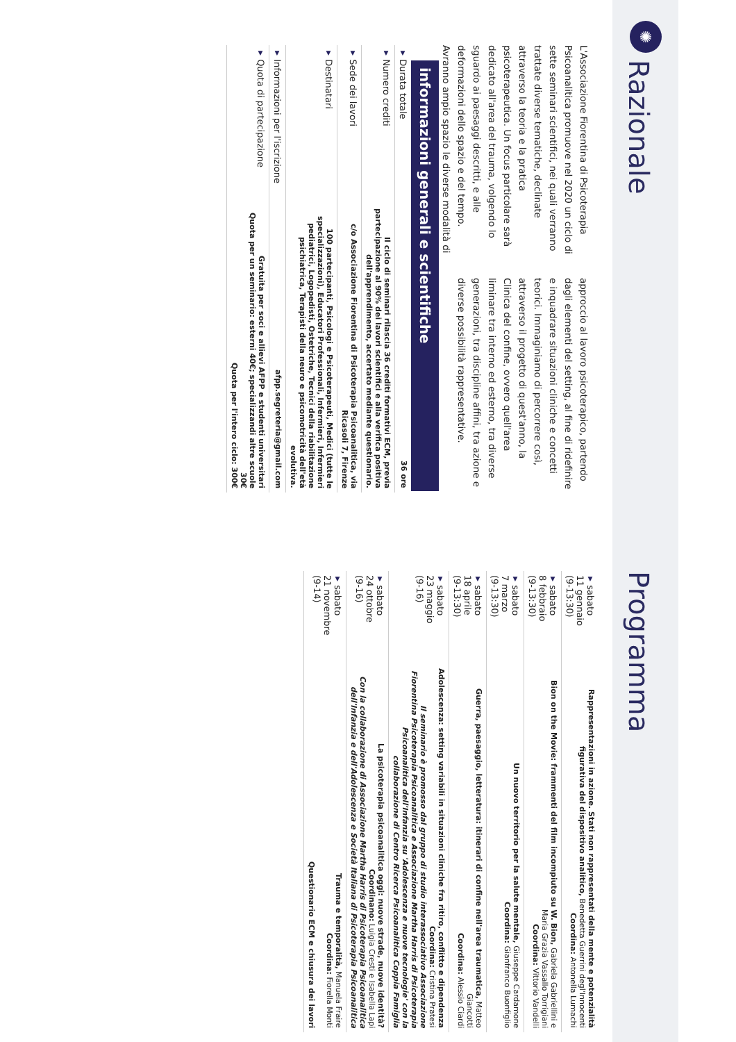✺
Razionale
L'Associazione Fiorentina di Psicoterapia Psicoanalitica promuove nel 2020 un ciclo di sette seminari scientifici, nei quali verranno trattate diverse tematiche, declinate attraverso la teoria e la pratica psicoterapeutica. Un focus particolare sarà dedicato all'area del trauma, volgendo lo sguardo ai paesaggi descritti, e alle deformazioni dello spazio e del tempo. Avranno ampio spazio le diverse modalità di approccio al lavoro psicoterapico, partendo dagli elementi del setting, al fine di ridefinire e inquadrare situazioni cliniche e concetti teorici. Immaginiamo di percorrere così, attraverso il progetto di quest'anno, la Clinica del confine, ovvero quell'area liminare tra interno ed esterno, tra diverse generazioni, tra discipline affini, tra azione e diverse possibilità rappresentative.
informazioni generali e scientifiche
| ▼ Durata totale | 36 ore |
| ▼ Numero crediti | Il ciclo di seminari rilascia 36 crediti formativi ECM, previa partecipazione al 90% dei lavori scientifici e alla verifica positiva dell'apprendimento, accertato mediante questionario. |
| ▼ Sede dei lavori | c/o Associazione Fiorentina di Psicoterapia Psicoanalitica, via Ricasoli 7, Firenze |
| ▼ Destinatari | 100 partecipanti, Psicologi e Psicoterapeuti, Medici (tutte le specializzazioni), Educatori Professionali, Infermieri, Infermieri pediatrici, Logopedisti, Ostetriche, Tecnici della riabilitazione psichiatrica, Terapisti della neuro e psicomotricità dell'età evolutiva. |
| ▼ Informazioni per l'iscrizione | afpp.segreteria@gmail.com |
| ▼ Quota di partecipazione | Gratuita per soci e allievi AFPP e studenti universitari Quota per un seminario: esterni 40€; specializzandi altre scuole 30€ Quota per l'intero ciclo: 300€ |
Programma
| ▼ sabato 11 gennaio (9-13:30) | Rappresentazioni in azione. Stati non rappresentati della mente e potenzialità figurativa del dispositivo analitico, Benedetta Guerrini degl'Innocenti Coordina: Antonella Lumachi |
| ▼ sabato 8 febbraio (9-13:30) | Bion on the Movie: frammenti del film incompiuto su W. Bion, Gabriela Gabriellini e Maria Grazia Vassallo Torrigiani Coordina: Vittorio Vandelli |
| ▼ sabato 7 marzo (9-13:30) | Un nuovo territorio per la salute mentale, Giuseppe Cardamone Coordina: Gianfranco Buonfiglio |
| ▼ sabato 18 aprile (9-13:30) | Guerra, paesaggio, letteratura: itinerari di confine nell'area traumatica, Matteo Giancotti Coordina: Alessio Ciardi |
| ▼ sabato 23 maggio (9-16) | Adolescenza: setting variabili in situazioni cliniche fra ritiro, conflitto e dipendenza Coordina: Cristina Pratesi Il seminario è promosso dal gruppo di studio interassociativo Associazione Fiorentina Psicoterapia Psicoanalitica e Associazione Martha Harris di Psicoterapia Psicoanalitica dell'Infanzia su 'Adolescenza e nuove tecnologie' con la collaborazione di Centro Ricerca Psicoanalitica Coppia Famiglia |
| ▼ sabato 24 ottobre (9-16) | La psicoterapia psicoanalitica oggi: nuove strade, nuove identità? Coordinano: Luigia Cresti e Isabella Lapi Con la collaborazione di Associazione Martha Harris di Psicoterapia Psicoanalitica dell'Infanzia e dell'Adolescenza e Società Italiana di Psicoterapia Psicoanalitica |
| ▼ sabato 21 novembre (9-14) | Trauma e temporalità, Manuela Fraire Coordina: Fiorella Monti Questionario ECM e chiusura dei lavori |